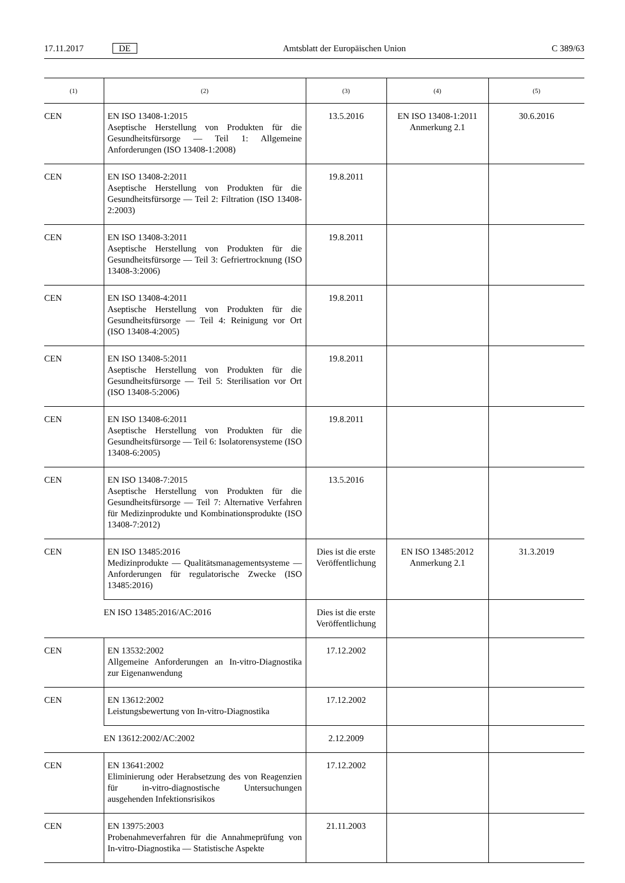17.11.2017 DE Amtsblatt der Europäischen Union C 389/63
| (1) | (2) | (3) | (4) | (5) |
| --- | --- | --- | --- | --- |
| CEN | EN ISO 13408-1:2015 Aseptische Herstellung von Produkten für die Gesundheitsfürsorge — Teil 1: Allgemeine Anforderungen (ISO 13408-1:2008) | 13.5.2016 | EN ISO 13408-1:2011 Anmerkung 2.1 | 30.6.2016 |
| CEN | EN ISO 13408-2:2011 Aseptische Herstellung von Produkten für die Gesundheitsfürsorge — Teil 2: Filtration (ISO 13408-2:2003) | 19.8.2011 | | |
| CEN | EN ISO 13408-3:2011 Aseptische Herstellung von Produkten für die Gesundheitsfürsorge — Teil 3: Gefriertrocknung (ISO 13408-3:2006) | 19.8.2011 | | |
| CEN | EN ISO 13408-4:2011 Aseptische Herstellung von Produkten für die Gesundheitsfürsorge — Teil 4: Reinigung vor Ort (ISO 13408-4:2005) | 19.8.2011 | | |
| CEN | EN ISO 13408-5:2011 Aseptische Herstellung von Produkten für die Gesundheitsfürsorge — Teil 5: Sterilisation vor Ort (ISO 13408-5:2006) | 19.8.2011 | | |
| CEN | EN ISO 13408-6:2011 Aseptische Herstellung von Produkten für die Gesundheitsfürsorge — Teil 6: Isolatorensysteme (ISO 13408-6:2005) | 19.8.2011 | | |
| CEN | EN ISO 13408-7:2015 Aseptische Herstellung von Produkten für die Gesundheitsfürsorge — Teil 7: Alternative Verfahren für Medizinprodukte und Kombinationsprodukte (ISO 13408-7:2012) | 13.5.2016 | | |
| CEN | EN ISO 13485:2016 Medizinprodukte — Qualitätsmanagementsysteme — Anforderungen für regulatorische Zwecke (ISO 13485:2016) | Dies ist die erste Veröffentlichung | EN ISO 13485:2012 Anmerkung 2.1 | 31.3.2019 |
| | EN ISO 13485:2016/AC:2016 | Dies ist die erste Veröffentlichung | | |
| CEN | EN 13532:2002 Allgemeine Anforderungen an In-vitro-Diagnostika zur Eigenanwendung | 17.12.2002 | | |
| CEN | EN 13612:2002 Leistungsbewertung von In-vitro-Diagnostika | 17.12.2002 | | |
| | EN 13612:2002/AC:2002 | 2.12.2009 | | |
| CEN | EN 13641:2002 Eliminierung oder Herabsetzung des von Reagenzien für in-vitro-diagnostische Untersuchungen ausgehenden Infektionsrisikos | 17.12.2002 | | |
| CEN | EN 13975:2003 Probenahmeverfahren für die Annahmeprüfung von In-vitro-Diagnostika — Statistische Aspekte | 21.11.2003 | | |